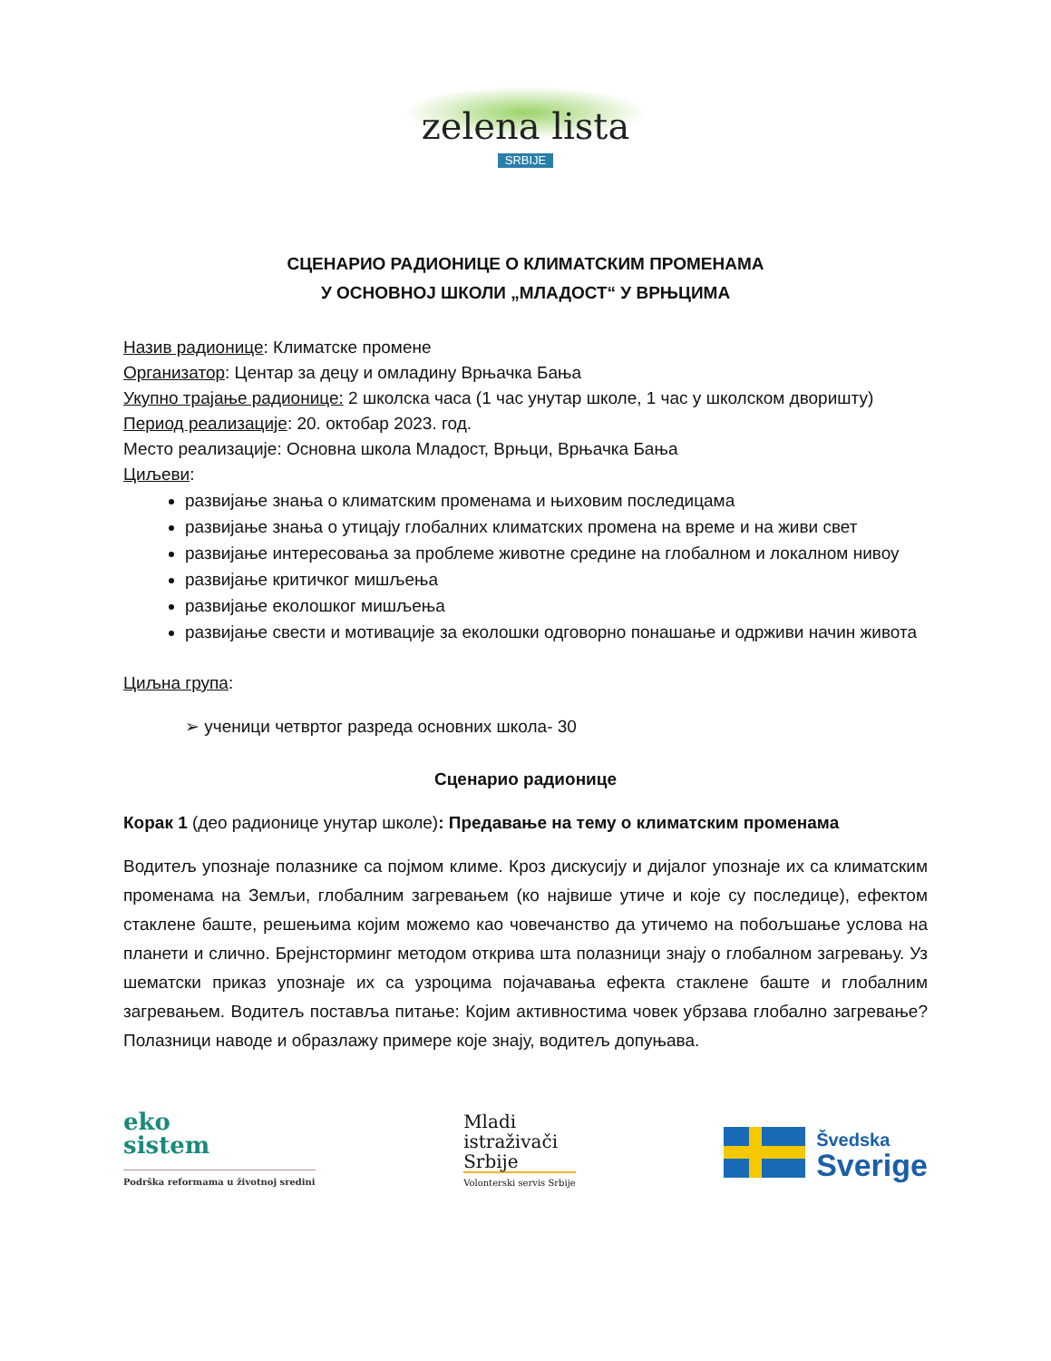zelena lista
SRBIJE
СЦЕНАРИО РАДИОНИЦЕ О КЛИМАТСКИМ ПРОМЕНАМА
У ОСНОВНОЈ ШКОЛИ „МЛАДОСТ“ У ВРЊЦИМА
Назив радионице: Климатске промене
Организатор: Центар за децу и омладину Врњачка Бања
Укупно трајање радионице: 2 школска часа (1 час унутар школе, 1 час у школском дворишту)
Период реализације: 20. октобар 2023. год.
Место реализације: Основна школа Младост, Врњци, Врњачка Бања
Циљеви:
развијање знања о климатским променама и њиховим последицама
развијање знања о утицају глобалних климатских промена на време и на живи свет
развијање интересовања за проблеме животне средине на глобалном и локалном нивоу
развијање критичког мишљења
развијање еколошког мишљења
развијање свести и мотивације за еколошки одговорно понашање и одрживи начин живота
Циљна група:
➢ ученици четвртог разреда основних школа- 30
Сценарио радионице
Корак 1 (део радионице унутар школе): Предавање на тему о климатским променама
Водитељ упознаје полазнике са појмом климе. Кроз дискусију и дијалог упознаје их са климатским променама на Земљи, глобалним загревањем (ко највише утиче и које су последице), ефектом стаклене баште, решењима којим можемо као човечанство да утичемо на побољшање услова на планети и слично. Брејнсторминг методом открива шта полазници знају о глобалном загревању. Уз шематски приказ упознаје их са узроцима појачавања ефекта стаклене баште и глобалним загревањем. Водитељ поставља питање: Којим активностима човек убрзава глобално загревање? Полазници наводе и образлажу примере које знају, водитељ допуњава.
eko
sistem
Podrška reformama u životnoj sredini
Mladi
istraživači
Srbije
Volonterski servis Srbije
Švedska
Sverige